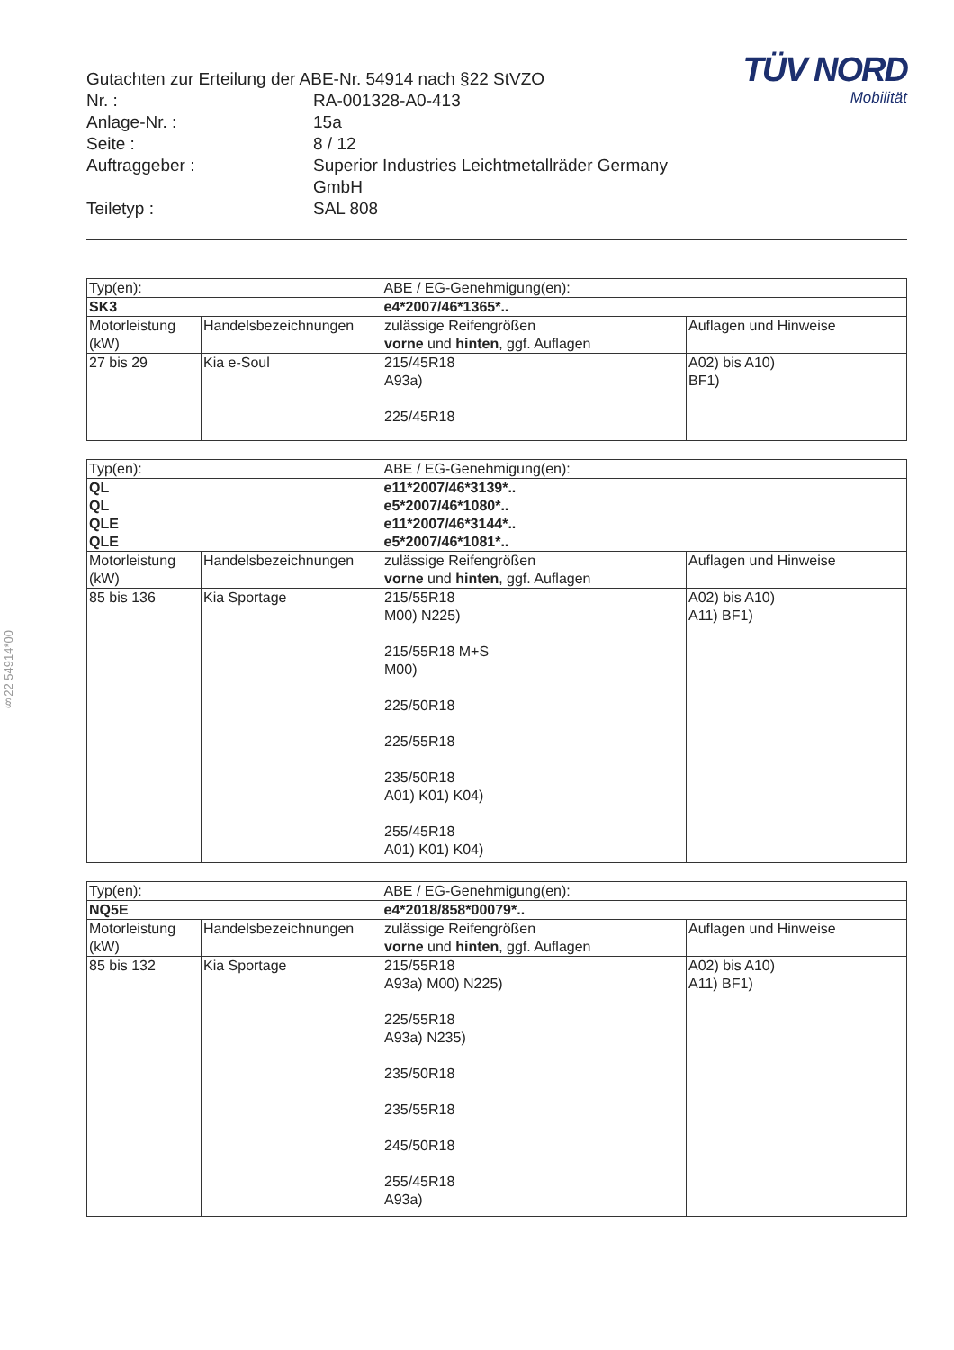§22 54914*00
| Gutachten zur Erteilung der ABE-Nr. 54914 nach §22 StVZO | |
| Nr. : | RA-001328-A0-413 |
| Anlage-Nr. : | 15a |
| Seite : | 8 / 12 |
| Auftraggeber : | Superior Industries Leichtmetallräder Germany GmbH |
| Teiletyp : | SAL 808 |
TÜV NORD
Mobilität
| Typ(en): | | ABE / EG-Genehmigung(en): | |
| SK3 | | e4*2007/46*1365*.. | |
| Motorleistung (kW) | Handelsbezeichnungen | zulässige Reifengrößen vorne und hinten , ggf. Auflagen | Auflagen und Hinweise |
| 27 bis 29 | Kia e-Soul | 215/45R18 A93a) 225/45R18 | A02) bis A10) BF1) |
| Typ(en): | | ABE / EG-Genehmigung(en): | |
| QL QL QLE QLE | | e11*2007/46*3139*.. e5*2007/46*1080*.. e11*2007/46*3144*.. e5*2007/46*1081*.. | |
| Motorleistung (kW) | Handelsbezeichnungen | zulässige Reifengrößen vorne und hinten , ggf. Auflagen | Auflagen und Hinweise |
| 85 bis 136 | Kia Sportage | 215/55R18 M00) N225) 215/55R18 M+S M00) 225/50R18 225/55R18 235/50R18 A01) K01) K04) 255/45R18 A01) K01) K04) | A02) bis A10) A11) BF1) |
| Typ(en): | | ABE / EG-Genehmigung(en): | |
| NQ5E | | e4*2018/858*00079*.. | |
| Motorleistung (kW) | Handelsbezeichnungen | zulässige Reifengrößen vorne und hinten , ggf. Auflagen | Auflagen und Hinweise |
| 85 bis 132 | Kia Sportage | 215/55R18 A93a) M00) N225) 225/55R18 A93a) N235) 235/50R18 235/55R18 245/50R18 255/45R18 A93a) | A02) bis A10) A11) BF1) |